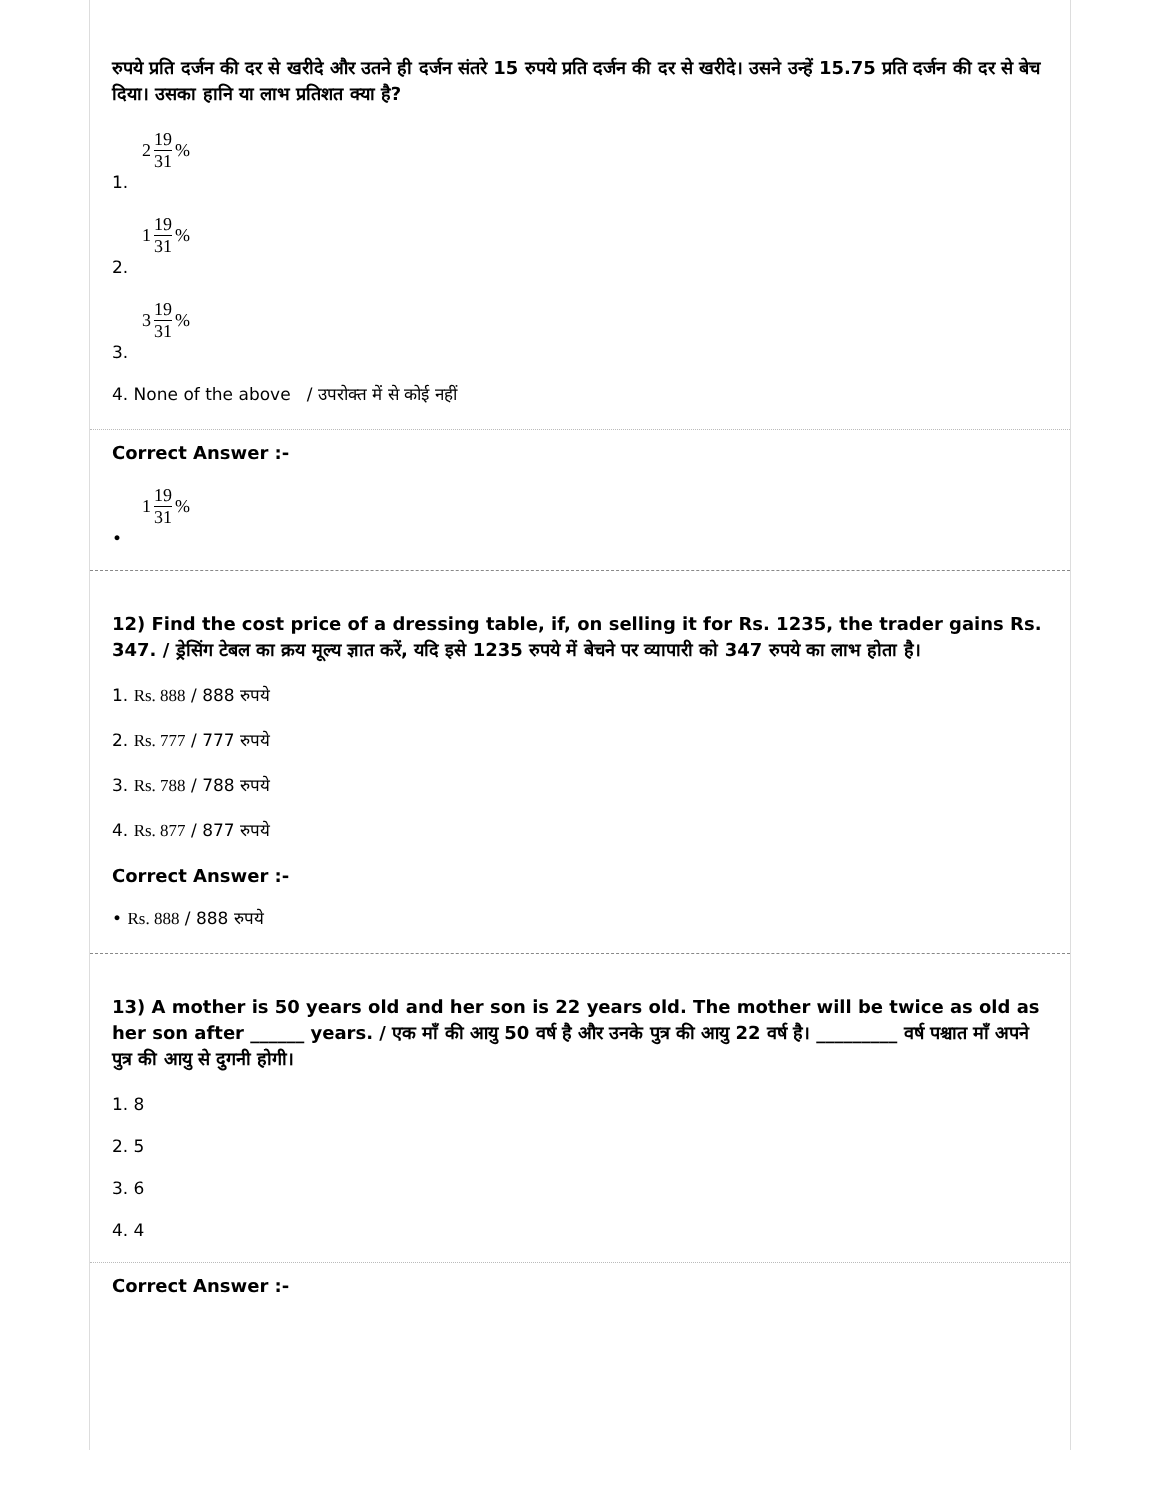रुपये प्रति दर्जन की दर से खरीदे और उतने ही दर्जन संतरे 15 रुपये प्रति दर्जन की दर से खरीदे। उसने उन्हें 15.75 प्रति दर्जन की दर से बेच दिया। उसका हानि या लाभ प्रतिशत क्या है?
2 19 31%
1.
1 19 31%
2.
3 19 31%
3.
4. None of the above / उपरोक्त में से कोई नहीं
Correct Answer :-
1 19 31%
•
12) Find the cost price of a dressing table, if, on selling it for Rs. 1235, the trader gains Rs. 347. / ड्रेसिंग टेबल का क्रय मूल्य ज्ञात करें, यदि इसे 1235 रुपये में बेचने पर व्यापारी को 347 रुपये का लाभ होता है।
1. Rs. 888 / 888 रुपये
2. Rs. 777 / 777 रुपये
3. Rs. 788 / 788 रुपये
4. Rs. 877 / 877 रुपये
Correct Answer :-
• Rs. 888 / 888 रुपये
13) A mother is 50 years old and her son is 22 years old. The mother will be twice as old as her son after ______ years. / एक माँ की आयु 50 वर्ष है और उनके पुत्र की आयु 22 वर्ष है। _________ वर्ष पश्चात माँ अपने पुत्र की आयु से दुगनी होगी।
1. 8
2. 5
3. 6
4. 4
Correct Answer :-